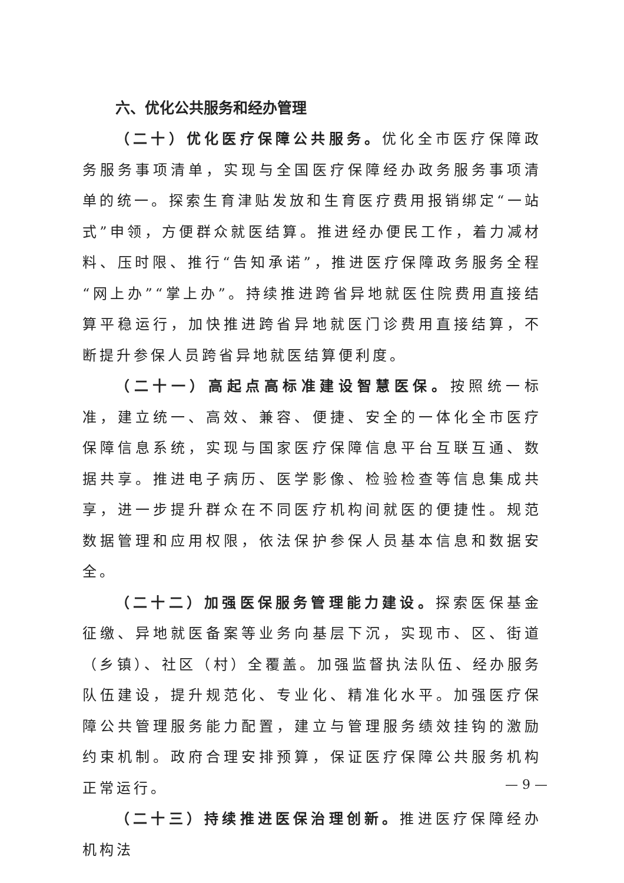六、优化公共服务和经办管理
（二十）优化医疗保障公共服务。优化全市医疗保障政务服务事项清单，实现与全国医疗保障经办政务服务事项清单的统一。探索生育津贴发放和生育医疗费用报销绑定“一站式”申领，方便群众就医结算。推进经办便民工作，着力减材料、压时限、推行“告知承诺”，推进医疗保障政务服务全程“网上办”“掌上办”。持续推进跨省异地就医住院费用直接结算平稳运行，加快推进跨省异地就医门诊费用直接结算，不断提升参保人员跨省异地就医结算便利度。
（二十一）高起点高标准建设智慧医保。按照统一标准，建立统一、高效、兼容、便捷、安全的一体化全市医疗保障信息系统，实现与国家医疗保障信息平台互联互通、数据共享。推进电子病历、医学影像、检验检查等信息集成共享，进一步提升群众在不同医疗机构间就医的便捷性。规范数据管理和应用权限，依法保护参保人员基本信息和数据安全。
（二十二）加强医保服务管理能力建设。探索医保基金征缴、异地就医备案等业务向基层下沉，实现市、区、街道（乡镇）、社区（村）全覆盖。加强监督执法队伍、经办服务队伍建设，提升规范化、专业化、精准化水平。加强医疗保障公共管理服务能力配置，建立与管理服务绩效挂钩的激励约束机制。政府合理安排预算，保证医疗保障公共服务机构正常运行。
（二十三）持续推进医保治理创新。推进医疗保障经办机构法
— 9 —